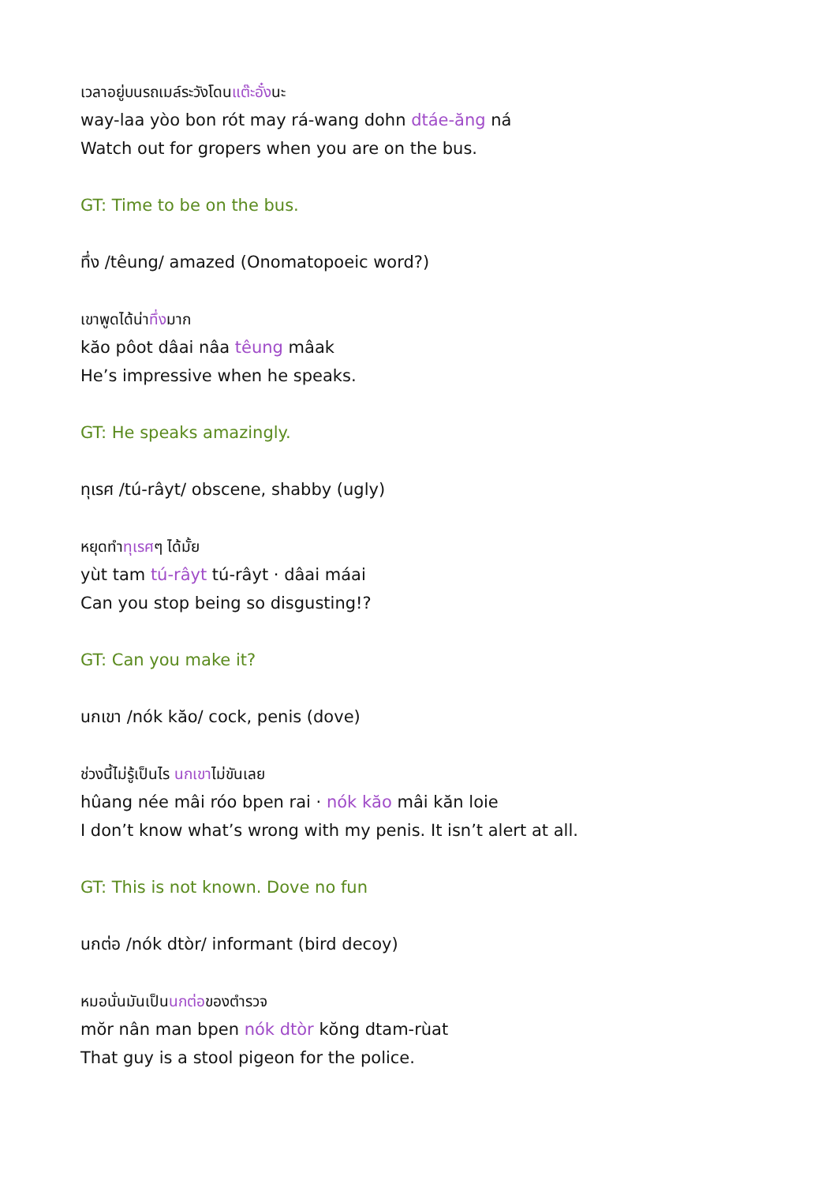เวลาอยู่บนรถเมล์ระวังโดนแต๊ะอั๋งนะ
way-laa yòo bon rót may rá-wang dohn dtáe-ăng ná
Watch out for gropers when you are on the bus.
GT: Time to be on the bus.
ทึ่ง /têung/ amazed (Onomatopoeic word?)
เขาพูดได้น่าทึ่งมาก
kăo pôot dâai nâa têung mâak
He’s impressive when he speaks.
GT: He speaks amazingly.
ทุเรศ /tú-râyt/ obscene, shabby (ugly)
หยุดทำทุเรศๆ ได้มั้ย
yùt tam tú-râyt tú-râyt · dâai máai
Can you stop being so disgusting!?
GT: Can you make it?
นกเขา /nók kăo/ cock, penis (dove)
ช่วงนี้ไม่รู้เป็นไร นกเขาไม่ขันเลย
hûang née mâi róo bpen rai · nók kăo mâi kăn loie
I don’t know what’s wrong with my penis. It isn’t alert at all.
GT: This is not known. Dove no fun
นกต่อ /nók dtòr/ informant (bird decoy)
หมอนั่นมันเป็นนกต่อของตำรวจ
mŏr nân man bpen nók dtòr kŏng dtam-rùat
That guy is a stool pigeon for the police.